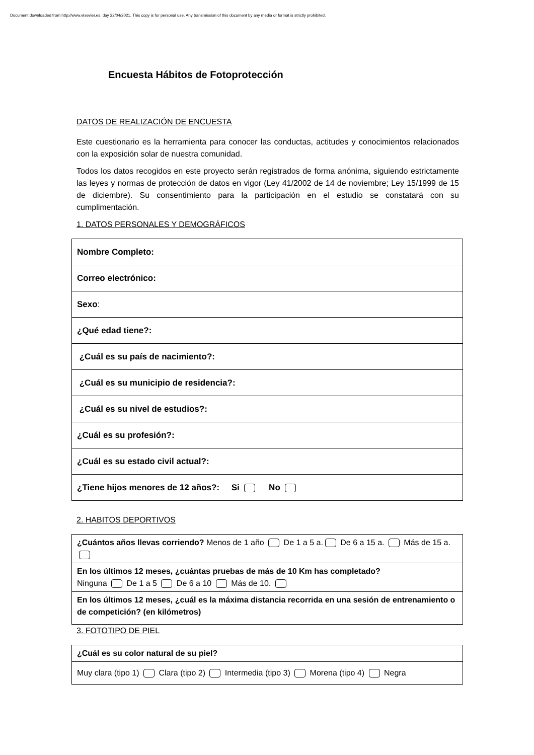Document downloaded from http://www.elsevier.es, day 22/04/2021. This copy is for personal use. Any transmission of this document by any media or format is strictly prohibited.
Encuesta Hábitos de Fotoprotección
DATOS DE REALIZACIÓN DE ENCUESTA
Este cuestionario es la herramienta para conocer las conductas, actitudes y conocimientos relacionados con la exposición solar de nuestra comunidad.
Todos los datos recogidos en este proyecto serán registrados de forma anónima, siguiendo estrictamente las leyes y normas de protección de datos en vigor (Ley 41/2002 de 14 de noviembre; Ley 15/1999 de 15 de diciembre). Su consentimiento para la participación en el estudio se constatará con su cumplimentación.
1. DATOS PERSONALES Y DEMOGRÁFICOS
| Nombre Completo: |
| Correo electrónico: |
| Sexo : |
| ¿Qué edad tiene?: |
| ¿Cuál es su país de nacimiento?: |
| ¿Cuál es su municipio de residencia?: |
| ¿Cuál es su nivel de estudios?: |
| ¿Cuál es su profesión?: |
| ¿Cuál es su estado civil actual?: |
| ¿Tiene hijos menores de 12 años?: Si No |
2. HABITOS DEPORTIVOS
| ¿Cuántos años llevas corriendo? Menos de 1 año De 1 a 5 a. De 6 a 15 a. Más de 15 a. |
| En los últimos 12 meses, ¿cuántas pruebas de más de 10 Km has completado? Ninguna De 1 a 5 De 6 a 10 Más de 10. |
| En los últimos 12 meses, ¿cuál es la máxima distancia recorrida en una sesión de entrenamiento o de competición? (en kilómetros) |
3. FOTOTIPO DE PIEL
| ¿Cuál es su color natural de su piel? |
| Muy clara (tipo 1) Clara (tipo 2) Intermedia (tipo 3) Morena (tipo 4) Negra |